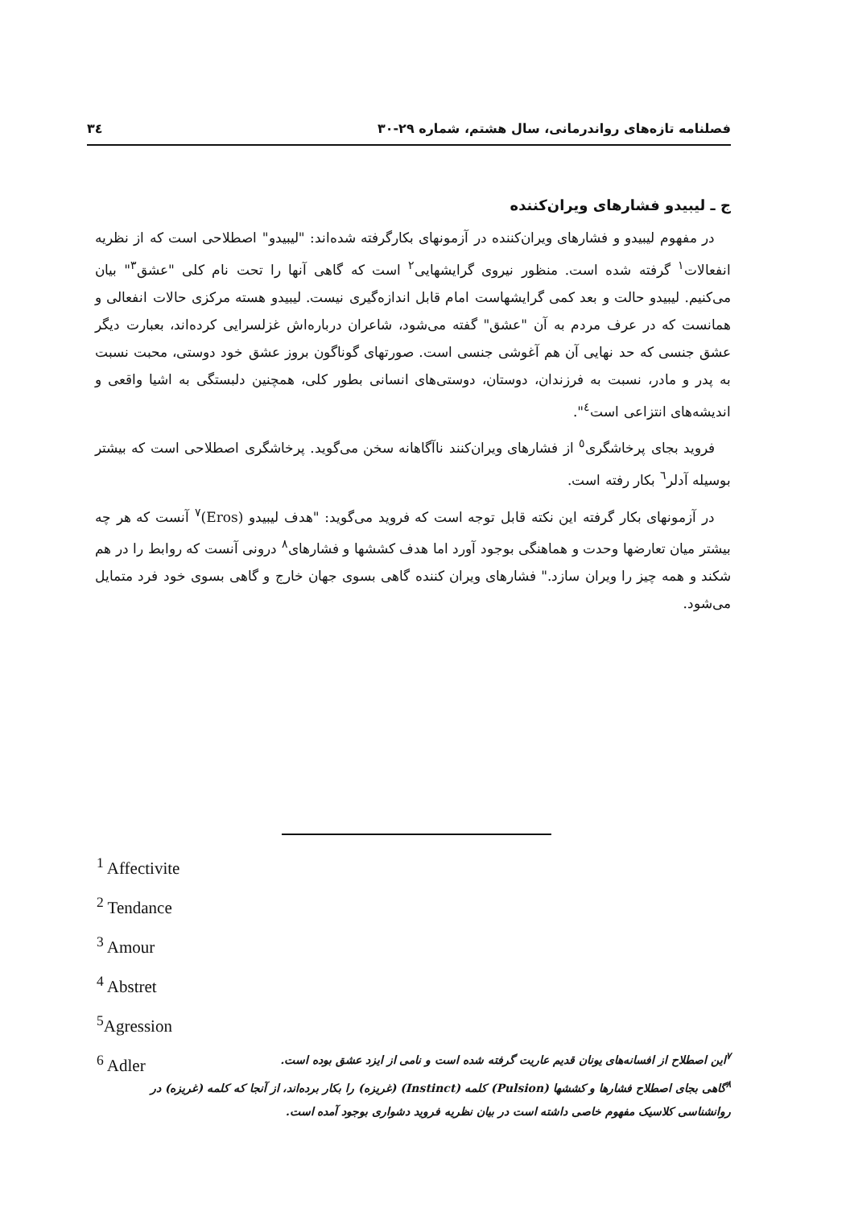فصلنامه تازه‌های رواندرمانی، سال هشتم، شماره ۲۹-۳۰ ۳٤
ج ـ لیبیدو فشارهای ویران‌کننده
در مفهوم لیبیدو و فشارهای ویران‌کننده در آزمونهای بکارگرفته شده‌اند: "لیبیدو" اصطلاحی است که از نظریه انفعالات<sup>۱</sup> گرفته شده است. منظور نیروی گرایشهایی<sup>۲</sup> است که گاهی آنها را تحت نام کلی "عشق<sup>۳</sup>" بیان می‌کنیم. لیبیدو حالت و بعد کمی گرایشهاست امام قابل اندازه‌گیری نیست. لیبیدو هسته مرکزی حالات انفعالی و همانست که در عرف مردم به آن "عشق" گفته می‌شود، شاعران درباره‌اش غزلسرایی کرده‌اند، بعبارت دیگر عشق جنسی که حد نهایی آن هم آغوشی جنسی است. صورتهای گوناگون بروز عشق خود دوستی، محبت نسبت به پدر و مادر، نسبت به فرزندان، دوستان، دوستی‌های انسانی بطور کلی، همچنین دلبستگی به اشیا واقعی و اندیشه‌های انتزاعی است<sup>٤</sup>".
فروید بجای پرخاشگری<sup>٥</sup> از فشارهای ویران‌کنند ناآگاهانه سخن می‌گوید. پرخاشگری اصطلاحی است که بیشتر بوسیله آدلر<sup>٦</sup> بکار رفته است.
در آزمونهای بکار گرفته این نکته قابل توجه است که فروید می‌گوید: "هدف لیبیدو (Eros)<sup>۷</sup> آنست که هر چه بیشتر میان تعارضها وحدت و هماهنگی بوجود آورد اما هدف کششها و فشارهای<sup>۸</sup> درونی آنست که روابط را در هم شکند و همه چیز را ویران سازد." فشارهای ویران کننده گاهی بسوی جهان خارج و گاهی بسوی خود فرد متمایل می‌شود.
<sup>1</sup> Affectivite
<sup>2</sup> Tendance
<sup>3</sup> Amour
<sup>4</sup> Abstret
<sup>5</sup> Agression
<sup>6</sup> Adler
<sup>۷</sup> این اصطلاح از افسانه‌های یونان قدیم عاریت گرفته شده است و نامی از ایزد عشق بوده است.
<sup>۸</sup> گاهی بجای اصطلاح فشارها و کششها (Pulsion) کلمه (Instinct) (غریزه) را بکار برده‌اند، از آنجا که کلمه (غریزه) در روانشناسی کلاسیک مفهوم خاصی داشته است در بیان نظریه فروید دشواری بوجود آمده است.